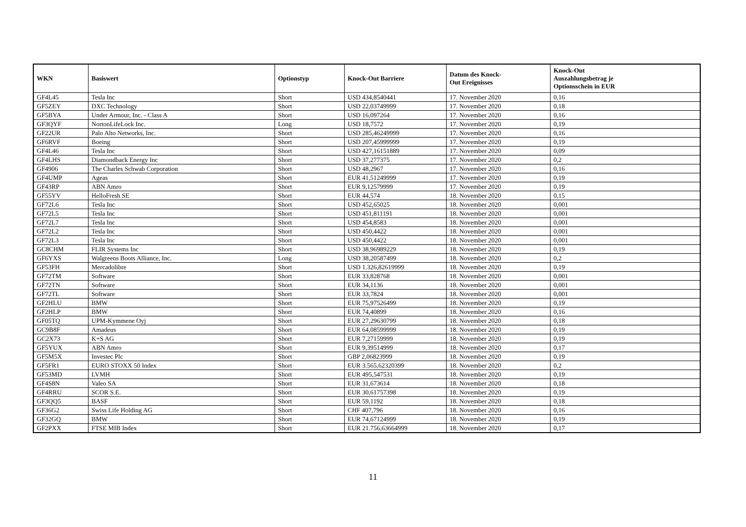| WKN | Basiswert | Optionstyp | Knock-Out Barriere | Datum des Knock- Out Ereignisses | Knock-Out Auszahlungsbetrag je Optionsschein in EUR |
| --- | --- | --- | --- | --- | --- |
| GF4L45 | Tesla Inc | Short | USD 434,8540441 | 17. November 2020 | 0,16 |
| GF5ZEY | DXC Technology | Short | USD 22,03749999 | 17. November 2020 | 0,18 |
| GF5BYA | Under Armour, Inc. - Class A | Short | USD 16,097264 | 17. November 2020 | 0,16 |
| GF3QYF | NortonLifeLock Inc. | Long | USD 18,7572 | 17. November 2020 | 0,19 |
| GF22UR | Palo Alto Networks, Inc. | Short | USD 285,46249999 | 17. November 2020 | 0,16 |
| GF6RVF | Boeing | Short | USD 207,45999999 | 17. November 2020 | 0,19 |
| GF4L46 | Tesla Inc | Short | USD 427,16151889 | 17. November 2020 | 0,09 |
| GF4LHS | Diamondback Energy Inc | Short | USD 37,277375 | 17. November 2020 | 0,2 |
| GF4906 | The Charles Schwab Corporation | Short | USD 48,2967 | 17. November 2020 | 0,16 |
| GF4UMP | Ageas | Short | EUR 41,51249999 | 17. November 2020 | 0,19 |
| GF43RP | ABN Amro | Short | EUR 9,12579999 | 17. November 2020 | 0,19 |
| GF55YV | HelloFresh SE | Short | EUR 44,574 | 18. November 2020 | 0,15 |
| GF72L6 | Tesla Inc | Short | USD 452,65025 | 18. November 2020 | 0,001 |
| GF72L5 | Tesla Inc | Short | USD 451,811191 | 18. November 2020 | 0,001 |
| GF72L7 | Tesla Inc | Short | USD 454,8583 | 18. November 2020 | 0,001 |
| GF72L2 | Tesla Inc | Short | USD 450,4422 | 18. November 2020 | 0,001 |
| GF72L3 | Tesla Inc | Short | USD 450,4422 | 18. November 2020 | 0,001 |
| GC8CHM | FLIR Systems Inc | Short | USD 38,96989229 | 18. November 2020 | 0,19 |
| GF6YXS | Walgreens Boots Alliance, Inc. | Long | USD 38,20587499 | 18. November 2020 | 0,2 |
| GF53FH | Mercadolibre | Short | USD 1.326,82619999 | 18. November 2020 | 0,19 |
| GF72TM | Software | Short | EUR 33,828768 | 18. November 2020 | 0,001 |
| GF72TN | Software | Short | EUR 34,1136 | 18. November 2020 | 0,001 |
| GF72TL | Software | Short | EUR 33,7824 | 18. November 2020 | 0,001 |
| GF2HLU | BMW | Short | EUR 75,97526499 | 18. November 2020 | 0,19 |
| GF2HLP | BMW | Short | EUR 74,40899 | 18. November 2020 | 0,16 |
| GF05TQ | UPM-Kymmene Oyj | Short | EUR 27,29630799 | 18. November 2020 | 0,18 |
| GC9B8F | Amadeus | Short | EUR 64,08599999 | 18. November 2020 | 0,19 |
| GC2X73 | K+S AG | Short | EUR 7,27159999 | 18. November 2020 | 0,19 |
| GF5YUX | ABN Amro | Short | EUR 9,39514999 | 18. November 2020 | 0,17 |
| GF5M5X | Investec Plc | Short | GBP 2,06823999 | 18. November 2020 | 0,19 |
| GF5FR1 | EURO STOXX 50 Index | Short | EUR 3.565,62320399 | 18. November 2020 | 0,2 |
| GF53MD | LVMH | Short | EUR 495,547531 | 18. November 2020 | 0,19 |
| GF4S8N | Valeo SA | Short | EUR 31,673614 | 18. November 2020 | 0,18 |
| GF4RRU | SCOR S.E. | Short | EUR 30,61757398 | 18. November 2020 | 0,19 |
| GF3QQ5 | BASF | Short | EUR 59,1192 | 18. November 2020 | 0,18 |
| GF36G2 | Swiss Life Holding AG | Short | CHF 407,796 | 18. November 2020 | 0,16 |
| GF32GQ | BMW | Short | EUR 74,67124999 | 18. November 2020 | 0,19 |
| GF2PXX | FTSE MIB Index | Short | EUR 21.756,63664999 | 18. November 2020 | 0,17 |
11